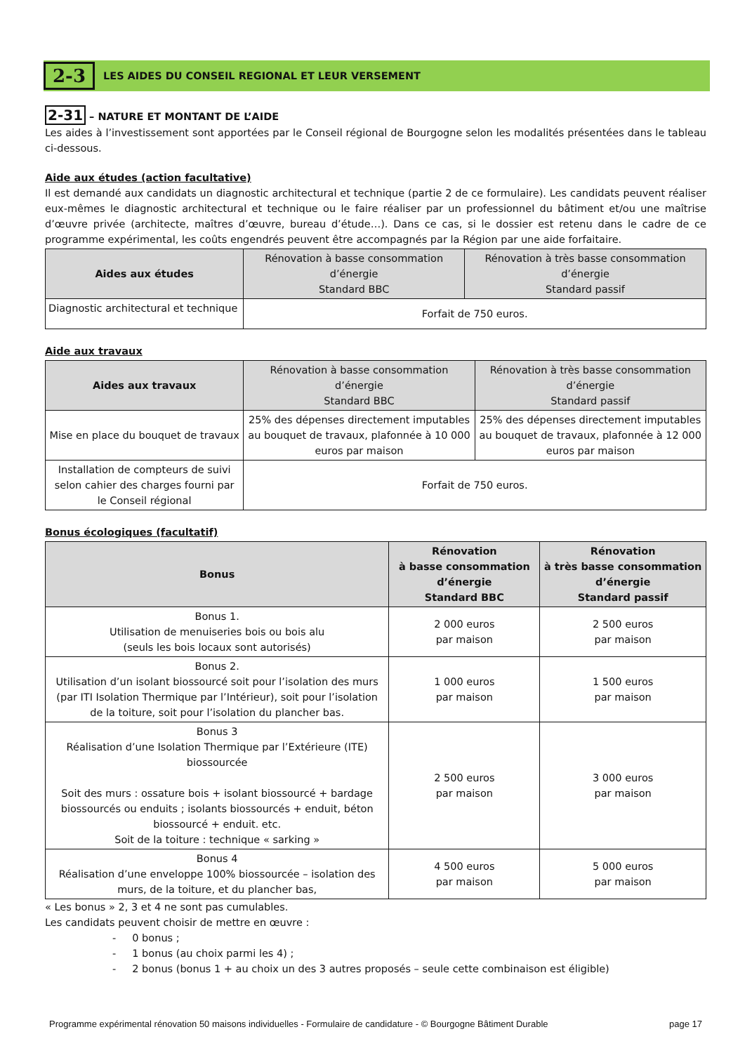2-3 LES AIDES DU CONSEIL REGIONAL ET LEUR VERSEMENT
2-31 – NATURE ET MONTANT DE L’AIDE
Les aides à l’investissement sont apportées par le Conseil régional de Bourgogne selon les modalités présentées dans le tableau ci-dessous.
Aide aux études (action facultative)
Il est demandé aux candidats un diagnostic architectural et technique (partie 2 de ce formulaire). Les candidats peuvent réaliser eux-mêmes le diagnostic architectural et technique ou le faire réaliser par un professionnel du bâtiment et/ou une maîtrise d’œuvre privée (architecte, maîtres d’œuvre, bureau d’étude…). Dans ce cas, si le dossier est retenu dans le cadre de ce programme expérimental, les coûts engendrés peuvent être accompagnés par la Région par une aide forfaitaire.
| Aides aux études | Rénovation à basse consommation d’énergie Standard BBC | Rénovation à très basse consommation d’énergie Standard passif |
| --- | --- | --- |
| Diagnostic architectural et technique | Forfait de 750 euros. | |
Aide aux travaux
| Aides aux travaux | Rénovation à basse consommation d’énergie Standard BBC | Rénovation à très basse consommation d’énergie Standard passif |
| --- | --- | --- |
| Mise en place du bouquet de travaux | 25% des dépenses directement imputables au bouquet de travaux, plafonnée à 10 000 euros par maison | 25% des dépenses directement imputables au bouquet de travaux, plafonnée à 12 000 euros par maison |
| Installation de compteurs de suivi selon cahier des charges fourni par le Conseil régional | Forfait de 750 euros. | |
Bonus écologiques (facultatif)
| Bonus | Rénovation à basse consommation d’énergie Standard BBC | Rénovation à très basse consommation d’énergie Standard passif |
| --- | --- | --- |
| Bonus 1. Utilisation de menuiseries bois ou bois alu (seuls les bois locaux sont autorisés) | 2 000 euros par maison | 2 500 euros par maison |
| Bonus 2. Utilisation d’un isolant biossourcé soit pour l’isolation des murs (par ITI Isolation Thermique par l’Intérieur), soit pour l’isolation de la toiture, soit pour l’isolation du plancher bas. | 1 000 euros par maison | 1 500 euros par maison |
| Bonus 3 Réalisation d’une Isolation Thermique par l’Extérieure (ITE) biossourcée Soit des murs : ossature bois + isolant biossourcé + bardage biossourcés ou enduits ; isolants biossourcés + enduit, béton biossourcé + enduit. etc. Soit de la toiture : technique « sarking » | 2 500 euros par maison | 3 000 euros par maison |
| Bonus 4 Réalisation d’une enveloppe 100% biossourcée – isolation des murs, de la toiture, et du plancher bas, | 4 500 euros par maison | 5 000 euros par maison |
« Les bonus » 2, 3 et 4 ne sont pas cumulables.
Les candidats peuvent choisir de mettre en œuvre :
- 0 bonus ;
- 1 bonus (au choix parmi les 4) ;
- 2 bonus (bonus 1 + au choix un des 3 autres proposés – seule cette combinaison est éligible)
Programme expérimental rénovation 50 maisons individuelles - Formulaire de candidature - © Bourgogne Bâtiment Durable page 17